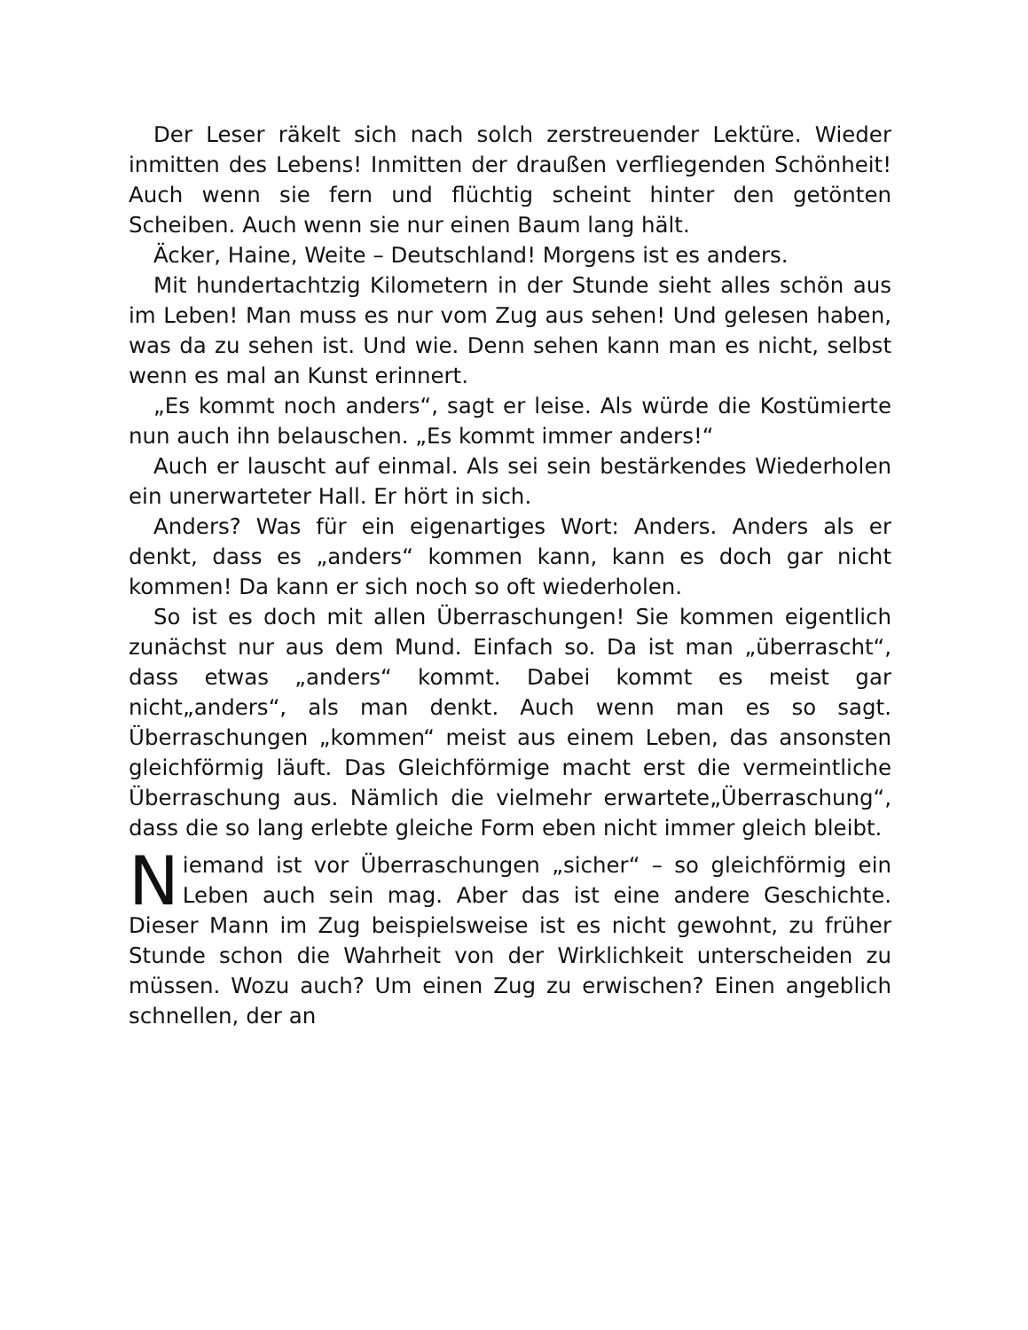Der Leser räkelt sich nach solch zerstreuender Lektüre. Wieder inmitten des Lebens! Inmitten der draußen verfliegenden Schönheit! Auch wenn sie fern und flüchtig scheint hinter den getönten Scheiben. Auch wenn sie nur einen Baum lang hält.
Äcker, Haine, Weite – Deutschland! Morgens ist es anders.
Mit hundertachtzig Kilometern in der Stunde sieht alles schön aus im Leben! Man muss es nur vom Zug aus sehen! Und gelesen haben, was da zu sehen ist. Und wie. Denn sehen kann man es nicht, selbst wenn es mal an Kunst erinnert.
„Es kommt noch anders“, sagt er leise. Als würde die Kostümierte nun auch ihn belauschen. „Es kommt immer anders!“
Auch er lauscht auf einmal. Als sei sein bestärkendes Wiederholen ein unerwarteter Hall. Er hört in sich.
Anders? Was für ein eigenartiges Wort: Anders. Anders als er denkt, dass es „anders“ kommen kann, kann es doch gar nicht kommen! Da kann er sich noch so oft wiederholen.
So ist es doch mit allen Überraschungen! Sie kommen eigentlich zunächst nur aus dem Mund. Einfach so. Da ist man „überrascht“, dass etwas „anders“ kommt. Dabei kommt es meist gar nicht„anders“, als man denkt. Auch wenn man es so sagt. Überraschungen „kommen“ meist aus einem Leben, das ansonsten gleichförmig läuft. Das Gleichförmige macht erst die vermeintliche Überraschung aus. Nämlich die vielmehr erwartete„Überraschung“, dass die so lang erlebte gleiche Form eben nicht immer gleich bleibt.
Niemand ist vor Überraschungen „sicher“ – so gleichförmig ein Leben auch sein mag. Aber das ist eine andere Geschichte. Dieser Mann im Zug beispielsweise ist es nicht gewohnt, zu früher Stunde schon die Wahrheit von der Wirklichkeit unterscheiden zu müssen. Wozu auch? Um einen Zug zu erwischen? Einen angeblich schnellen, der an